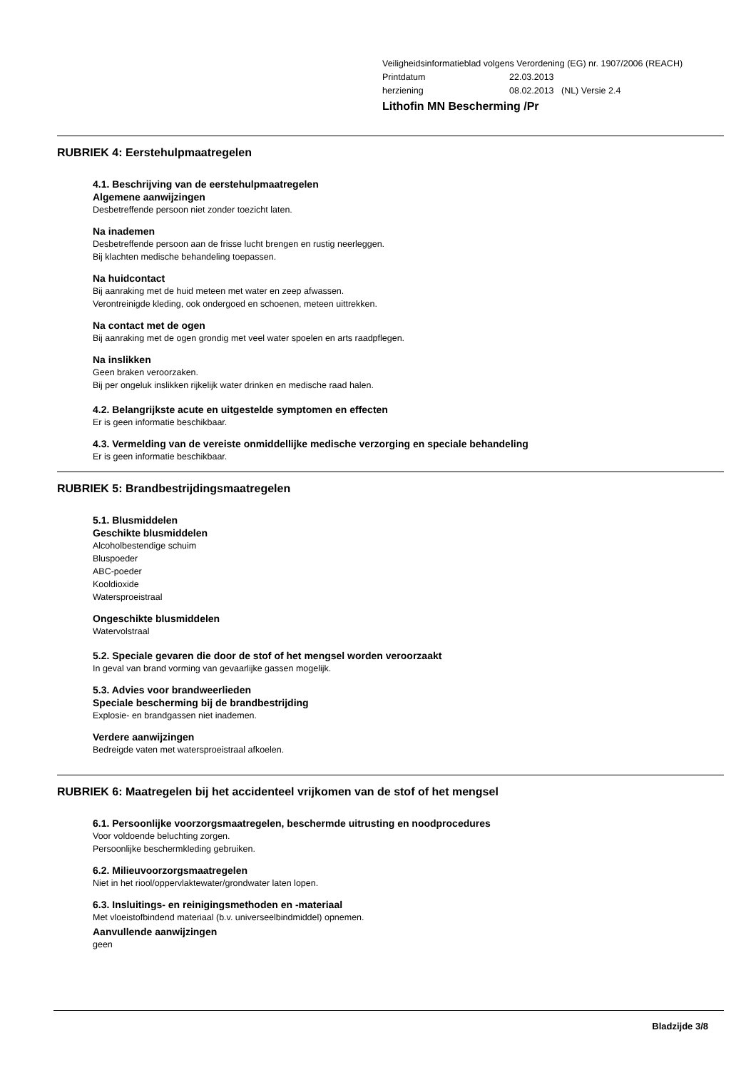Veiligheidsinformatieblad volgens Verordening (EG) nr. 1907/2006 (REACH)
| Printdatum | 22.03.2013 |
| herziening | 08.02.2013 (NL) Versie 2.4 |
Lithofin MN Bescherming /Pr
RUBRIEK 4: Eerstehulpmaatregelen
4.1. Beschrijving van de eerstehulpmaatregelen
Algemene aanwijzingen
Desbetreffende persoon niet zonder toezicht laten.
Na inademen
Desbetreffende persoon aan de frisse lucht brengen en rustig neerleggen.
Bij klachten medische behandeling toepassen.
Na huidcontact
Bij aanraking met de huid meteen met water en zeep afwassen.
Verontreinigde kleding, ook ondergoed en schoenen, meteen uittrekken.
Na contact met de ogen
Bij aanraking met de ogen grondig met veel water spoelen en arts raadpflegen.
Na inslikken
Geen braken veroorzaken.
Bij per ongeluk inslikken rijkelijk water drinken en medische raad halen.
4.2. Belangrijkste acute en uitgestelde symptomen en effecten
Er is geen informatie beschikbaar.
4.3. Vermelding van de vereiste onmiddellijke medische verzorging en speciale behandeling
Er is geen informatie beschikbaar.
RUBRIEK 5: Brandbestrijdingsmaatregelen
5.1. Blusmiddelen
Geschikte blusmiddelen
Alcoholbestendige schuim
Bluspoeder
ABC-poeder
Kooldioxide
Watersproeistraal
Ongeschikte blusmiddelen
Watervolstraal
5.2. Speciale gevaren die door de stof of het mengsel worden veroorzaakt
In geval van brand vorming van gevaarlijke gassen mogelijk.
5.3. Advies voor brandweerlieden
Speciale bescherming bij de brandbestrijding
Explosie- en brandgassen niet inademen.
Verdere aanwijzingen
Bedreigde vaten met watersproeistraal afkoelen.
RUBRIEK 6: Maatregelen bij het accidenteel vrijkomen van de stof of het mengsel
6.1. Persoonlijke voorzorgsmaatregelen, beschermde uitrusting en noodprocedures
Voor voldoende beluchting zorgen.
Persoonlijke beschermkleding gebruiken.
6.2. Milieuvoorzorgsmaatregelen
Niet in het riool/oppervlaktewater/grondwater laten lopen.
6.3. Insluitings- en reinigingsmethoden en -materiaal
Met vloeistofbindend materiaal (b.v. universeelbindmiddel) opnemen.
Aanvullende aanwijzingen
geen
Bladzijde 3/8